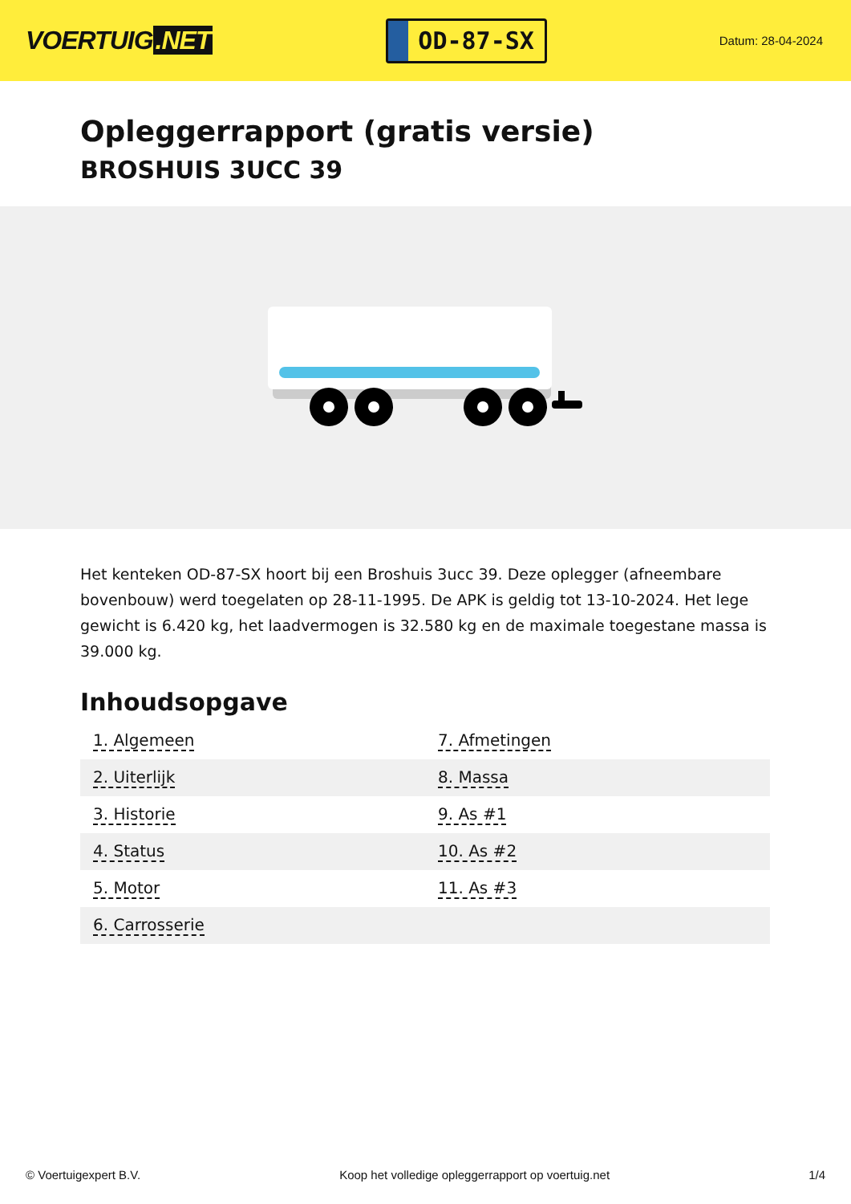VOERTUIG.NET
OD-87-SX
Datum: 28-04-2024
Opleggerrapport (gratis versie)
BROSHUIS 3UCC 39
Het kenteken OD-87-SX hoort bij een Broshuis 3ucc 39. Deze oplegger (afneembare bovenbouw) werd toegelaten op 28-11-1995. De APK is geldig tot 13-10-2024. Het lege gewicht is 6.420 kg, het laadvermogen is 32.580 kg en de maximale toegestane massa is 39.000 kg.
Inhoudsopgave
| 1. Algemeen | 7. Afmetingen |
| 2. Uiterlijk | 8. Massa |
| 3. Historie | 9. As #1 |
| 4. Status | 10. As #2 |
| 5. Motor | 11. As #3 |
| 6. Carrosserie | |
© Voertuigexpert B.V. Koop het volledige opleggerrapport op voertuig.net 1/4